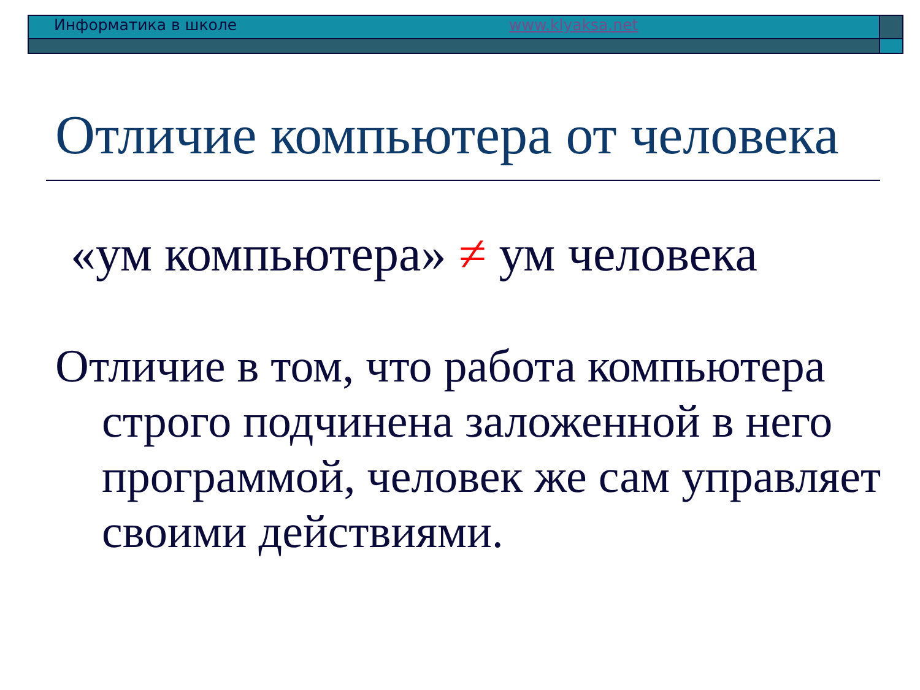Информатика в школе www.klyaksa.net
Отличие компьютера от человека
«ум компьютера» ≠ ум человека
Отличие в том, что работа компьютера строго подчинена заложенной в него программой, человек же сам управляет своими действиями.